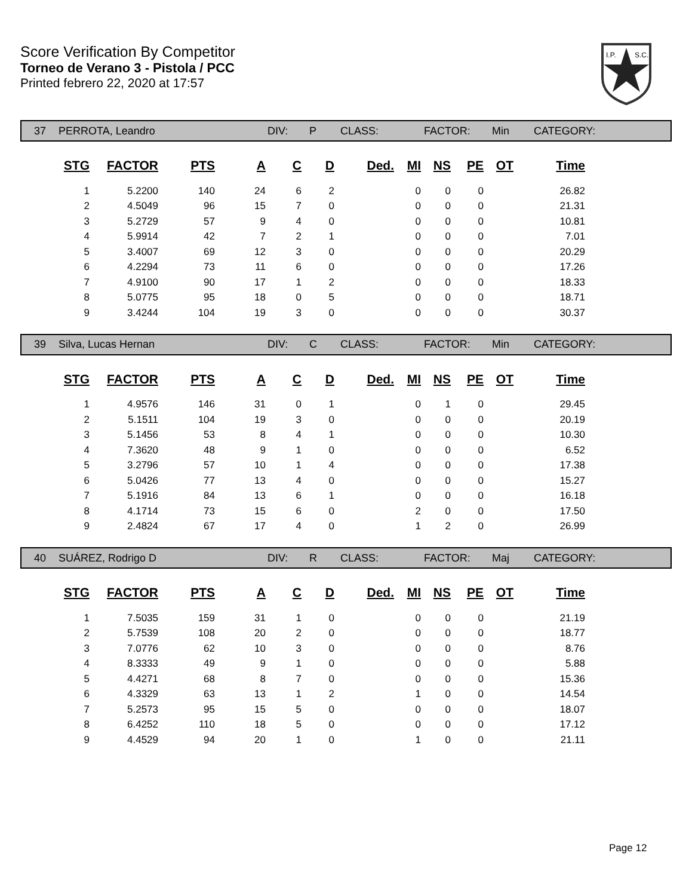Score Verification By Competitor
Torneo de Verano 3 - Pistola / PCC
Printed febrero 22, 2020 at 17:57
I.P.
S.C.
37 PERROTA, Leandro DIV: P CLASS: FACTOR: Min CATEGORY:
| STG | FACTOR | PTS | A | C | D | Ded. | MI | NS | PE | OT | Time |
| --- | --- | --- | --- | --- | --- | --- | --- | --- | --- | --- | --- |
| 1 | 5.2200 | 140 | 24 | 6 | 2 | | 0 | 0 | 0 | | 26.82 |
| 2 | 4.5049 | 96 | 15 | 7 | 0 | | 0 | 0 | 0 | | 21.31 |
| 3 | 5.2729 | 57 | 9 | 4 | 0 | | 0 | 0 | 0 | | 10.81 |
| 4 | 5.9914 | 42 | 7 | 2 | 1 | | 0 | 0 | 0 | | 7.01 |
| 5 | 3.4007 | 69 | 12 | 3 | 0 | | 0 | 0 | 0 | | 20.29 |
| 6 | 4.2294 | 73 | 11 | 6 | 0 | | 0 | 0 | 0 | | 17.26 |
| 7 | 4.9100 | 90 | 17 | 1 | 2 | | 0 | 0 | 0 | | 18.33 |
| 8 | 5.0775 | 95 | 18 | 0 | 5 | | 0 | 0 | 0 | | 18.71 |
| 9 | 3.4244 | 104 | 19 | 3 | 0 | | 0 | 0 | 0 | | 30.37 |
39 Silva, Lucas Hernan DIV: C CLASS: FACTOR: Min CATEGORY:
| STG | FACTOR | PTS | A | C | D | Ded. | MI | NS | PE | OT | Time |
| --- | --- | --- | --- | --- | --- | --- | --- | --- | --- | --- | --- |
| 1 | 4.9576 | 146 | 31 | 0 | 1 | | 0 | 1 | 0 | | 29.45 |
| 2 | 5.1511 | 104 | 19 | 3 | 0 | | 0 | 0 | 0 | | 20.19 |
| 3 | 5.1456 | 53 | 8 | 4 | 1 | | 0 | 0 | 0 | | 10.30 |
| 4 | 7.3620 | 48 | 9 | 1 | 0 | | 0 | 0 | 0 | | 6.52 |
| 5 | 3.2796 | 57 | 10 | 1 | 4 | | 0 | 0 | 0 | | 17.38 |
| 6 | 5.0426 | 77 | 13 | 4 | 0 | | 0 | 0 | 0 | | 15.27 |
| 7 | 5.1916 | 84 | 13 | 6 | 1 | | 0 | 0 | 0 | | 16.18 |
| 8 | 4.1714 | 73 | 15 | 6 | 0 | | 2 | 0 | 0 | | 17.50 |
| 9 | 2.4824 | 67 | 17 | 4 | 0 | | 1 | 2 | 0 | | 26.99 |
40 SUÁREZ, Rodrigo D DIV: R CLASS: FACTOR: Maj CATEGORY:
| STG | FACTOR | PTS | A | C | D | Ded. | MI | NS | PE | OT | Time |
| --- | --- | --- | --- | --- | --- | --- | --- | --- | --- | --- | --- |
| 1 | 7.5035 | 159 | 31 | 1 | 0 | | 0 | 0 | 0 | | 21.19 |
| 2 | 5.7539 | 108 | 20 | 2 | 0 | | 0 | 0 | 0 | | 18.77 |
| 3 | 7.0776 | 62 | 10 | 3 | 0 | | 0 | 0 | 0 | | 8.76 |
| 4 | 8.3333 | 49 | 9 | 1 | 0 | | 0 | 0 | 0 | | 5.88 |
| 5 | 4.4271 | 68 | 8 | 7 | 0 | | 0 | 0 | 0 | | 15.36 |
| 6 | 4.3329 | 63 | 13 | 1 | 2 | | 1 | 0 | 0 | | 14.54 |
| 7 | 5.2573 | 95 | 15 | 5 | 0 | | 0 | 0 | 0 | | 18.07 |
| 8 | 6.4252 | 110 | 18 | 5 | 0 | | 0 | 0 | 0 | | 17.12 |
| 9 | 4.4529 | 94 | 20 | 1 | 0 | | 1 | 0 | 0 | | 21.11 |
Page 12